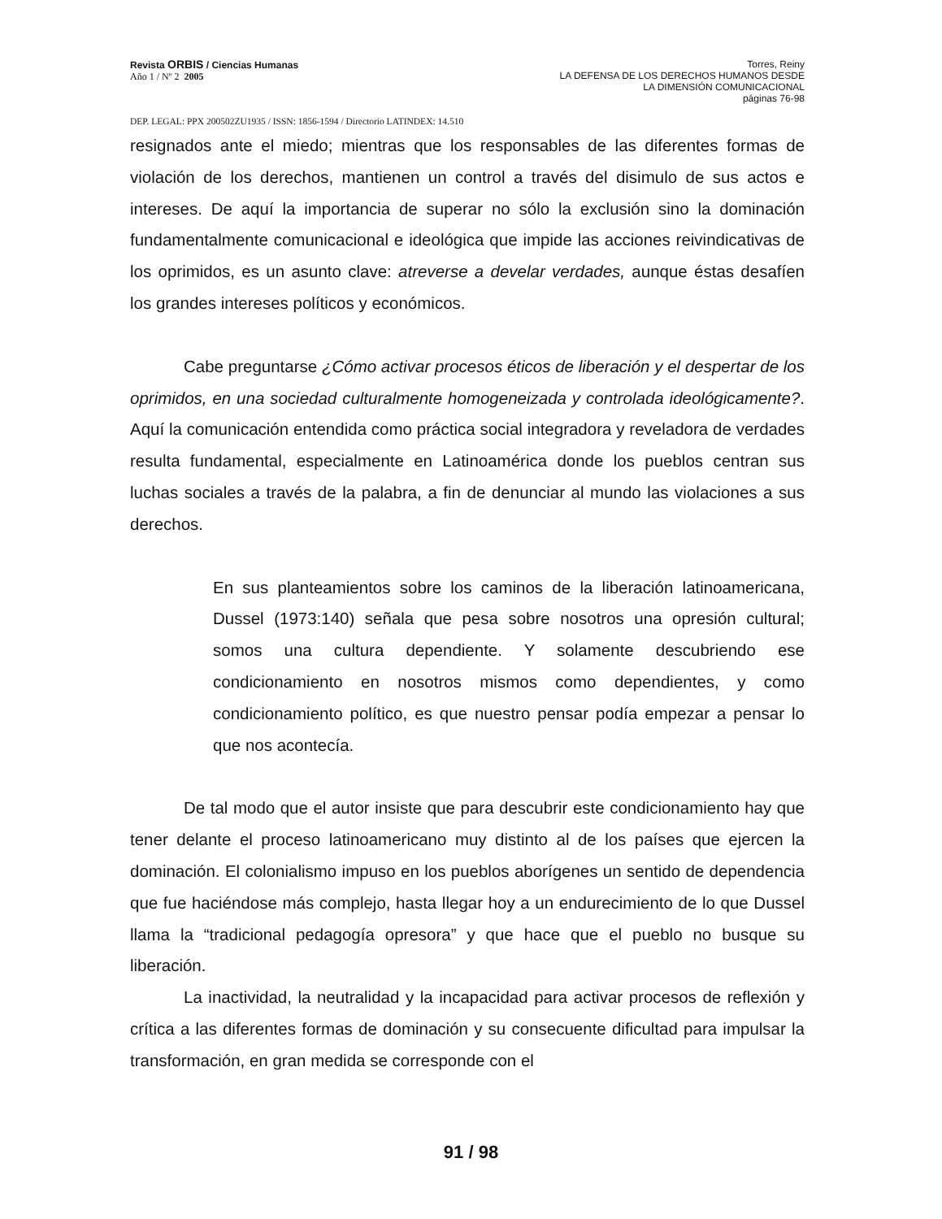Revista ORBIS / Ciencias Humanas
Año 1 / Nº 2 2005
Torres, Reiny
LA DEFENSA DE LOS DERECHOS HUMANOS DESDE
LA DIMENSIÓN COMUNICACIONAL
páginas 76-98
DEP. LEGAL: PPX 200502ZU1935 / ISSN: 1856-1594 / Directorio LATINDEX: 14.510
resignados ante el miedo; mientras que los responsables de las diferentes formas de violación de los derechos, mantienen un control a través del disimulo de sus actos e intereses. De aquí la importancia de superar no sólo la exclusión sino la dominación fundamentalmente comunicacional e ideológica que impide las acciones reivindicativas de los oprimidos, es un asunto clave: atreverse a develar verdades, aunque éstas desafíen los grandes intereses políticos y económicos.
Cabe preguntarse ¿Cómo activar procesos éticos de liberación y el despertar de los oprimidos, en una sociedad culturalmente homogeneizada y controlada ideológicamente?. Aquí la comunicación entendida como práctica social integradora y reveladora de verdades resulta fundamental, especialmente en Latinoamérica donde los pueblos centran sus luchas sociales a través de la palabra, a fin de denunciar al mundo las violaciones a sus derechos.
En sus planteamientos sobre los caminos de la liberación latinoamericana, Dussel (1973:140) señala que pesa sobre nosotros una opresión cultural; somos una cultura dependiente. Y solamente descubriendo ese condicionamiento en nosotros mismos como dependientes, y como condicionamiento político, es que nuestro pensar podía empezar a pensar lo que nos acontecía.
De tal modo que el autor insiste que para descubrir este condicionamiento hay que tener delante el proceso latinoamericano muy distinto al de los países que ejercen la dominación. El colonialismo impuso en los pueblos aborígenes un sentido de dependencia que fue haciéndose más complejo, hasta llegar hoy a un endurecimiento de lo que Dussel llama la “tradicional pedagogía opresora” y que hace que el pueblo no busque su liberación.
La inactividad, la neutralidad y la incapacidad para activar procesos de reflexión y crítica a las diferentes formas de dominación y su consecuente dificultad para impulsar la transformación, en gran medida se corresponde con el
91 / 98